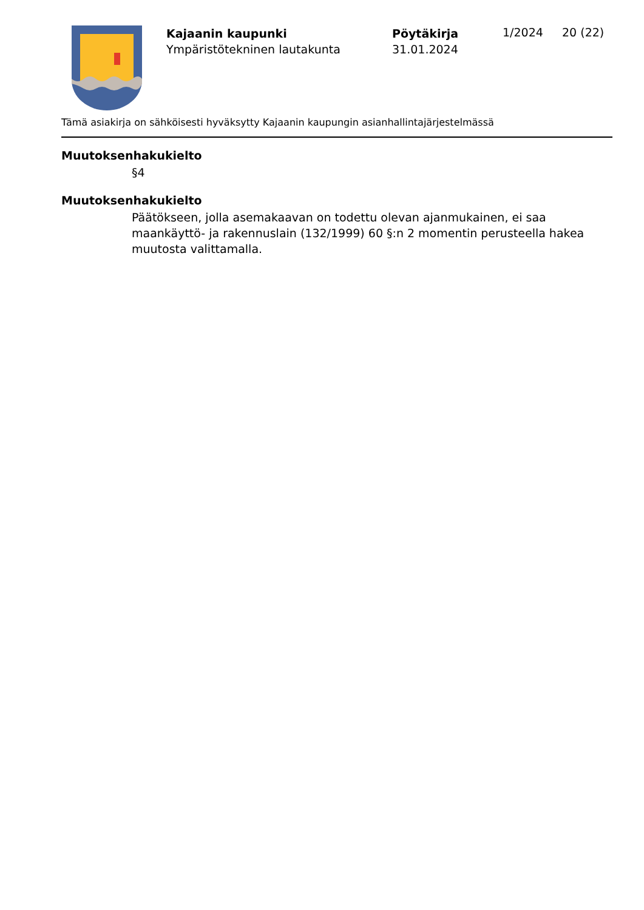Kajaanin kaupunki
Ympäristötekninen lautakunta
Pöytäkirja
31.01.2024
1/2024 20 (22)
Tämä asiakirja on sähköisesti hyväksytty Kajaanin kaupungin asianhallintajärjestelmässä
Muutoksenhakukielto
§4
Muutoksenhakukielto
Päätökseen, jolla asemakaavan on todettu olevan ajanmukainen, ei saa maankäyttö- ja rakennuslain (132/1999) 60 §:n 2 momentin perusteella hakea muutosta valittamalla.